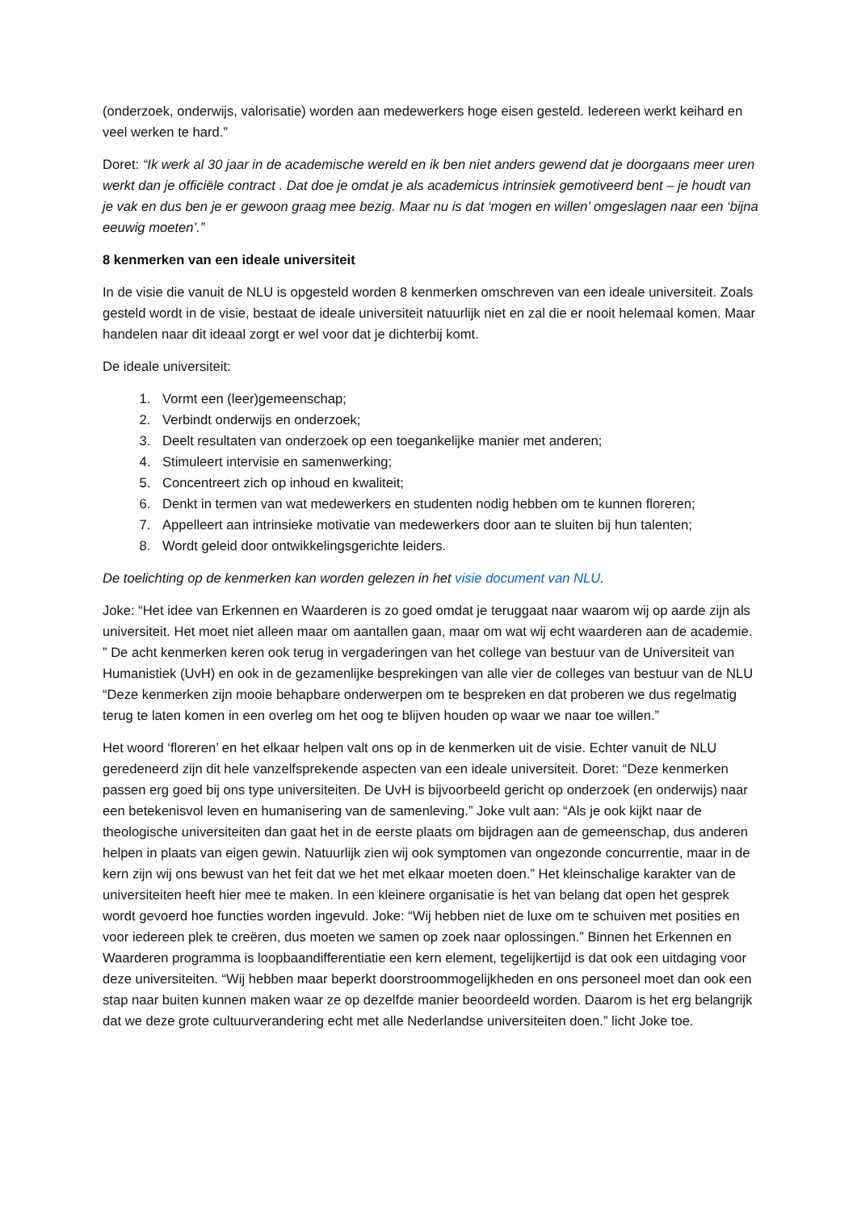(onderzoek, onderwijs, valorisatie) worden aan medewerkers hoge eisen gesteld. Iedereen werkt keihard en veel werken te hard.”
Doret: “Ik werk al 30 jaar in de academische wereld en ik ben niet anders gewend dat je doorgaans meer uren werkt dan je officiële contract . Dat doe je omdat je als academicus intrinsiek gemotiveerd bent – je houdt van je vak en dus ben je er gewoon graag mee bezig. Maar nu is dat ‘mogen en willen’ omgeslagen naar een ‘bijna eeuwig moeten’.”
8 kenmerken van een ideale universiteit
In de visie die vanuit de NLU is opgesteld worden 8 kenmerken omschreven van een ideale universiteit. Zoals gesteld wordt in de visie, bestaat de ideale universiteit natuurlijk niet en zal die er nooit helemaal komen. Maar handelen naar dit ideaal zorgt er wel voor dat je dichterbij komt.
De ideale universiteit:
1. Vormt een (leer)gemeenschap;
2. Verbindt onderwijs en onderzoek;
3. Deelt resultaten van onderzoek op een toegankelijke manier met anderen;
4. Stimuleert intervisie en samenwerking;
5. Concentreert zich op inhoud en kwaliteit;
6. Denkt in termen van wat medewerkers en studenten nodig hebben om te kunnen floreren;
7. Appelleert aan intrinsieke motivatie van medewerkers door aan te sluiten bij hun talenten;
8. Wordt geleid door ontwikkelingsgerichte leiders.
De toelichting op de kenmerken kan worden gelezen in het visie document van NLU.
Joke: “Het idee van Erkennen en Waarderen is zo goed omdat je teruggaat naar waarom wij op aarde zijn als universiteit. Het moet niet alleen maar om aantallen gaan, maar om wat wij echt waarderen aan de academie. ” De acht kenmerken keren ook terug in vergaderingen van het college van bestuur van de Universiteit van Humanistiek (UvH) en ook in de gezamenlijke besprekingen van alle vier de colleges van bestuur van de NLU “Deze kenmerken zijn mooie behapbare onderwerpen om te bespreken en dat proberen we dus regelmatig terug te laten komen in een overleg om het oog te blijven houden op waar we naar toe willen.”
Het woord ‘floreren’ en het elkaar helpen valt ons op in de kenmerken uit de visie. Echter vanuit de NLU geredeneerd zijn dit hele vanzelfsprekende aspecten van een ideale universiteit. Doret: “Deze kenmerken passen erg goed bij ons type universiteiten. De UvH is bijvoorbeeld gericht op onderzoek (en onderwijs) naar een betekenisvol leven en humanisering van de samenleving.” Joke vult aan: “Als je ook kijkt naar de theologische universiteiten dan gaat het in de eerste plaats om bijdragen aan de gemeenschap, dus anderen helpen in plaats van eigen gewin. Natuurlijk zien wij ook symptomen van ongezonde concurrentie, maar in de kern zijn wij ons bewust van het feit dat we het met elkaar moeten doen.” Het kleinschalige karakter van de universiteiten heeft hier mee te maken. In een kleinere organisatie is het van belang dat open het gesprek wordt gevoerd hoe functies worden ingevuld. Joke: “Wij hebben niet de luxe om te schuiven met posities en voor iedereen plek te creëren, dus moeten we samen op zoek naar oplossingen.” Binnen het Erkennen en Waarderen programma is loopbaandifferentiatie een kern element, tegelijkertijd is dat ook een uitdaging voor deze universiteiten. “Wij hebben maar beperkt doorstroommogelijkheden en ons personeel moet dan ook een stap naar buiten kunnen maken waar ze op dezelfde manier beoordeeld worden. Daarom is het erg belangrijk dat we deze grote cultuurverandering echt met alle Nederlandse universiteiten doen.” licht Joke toe.